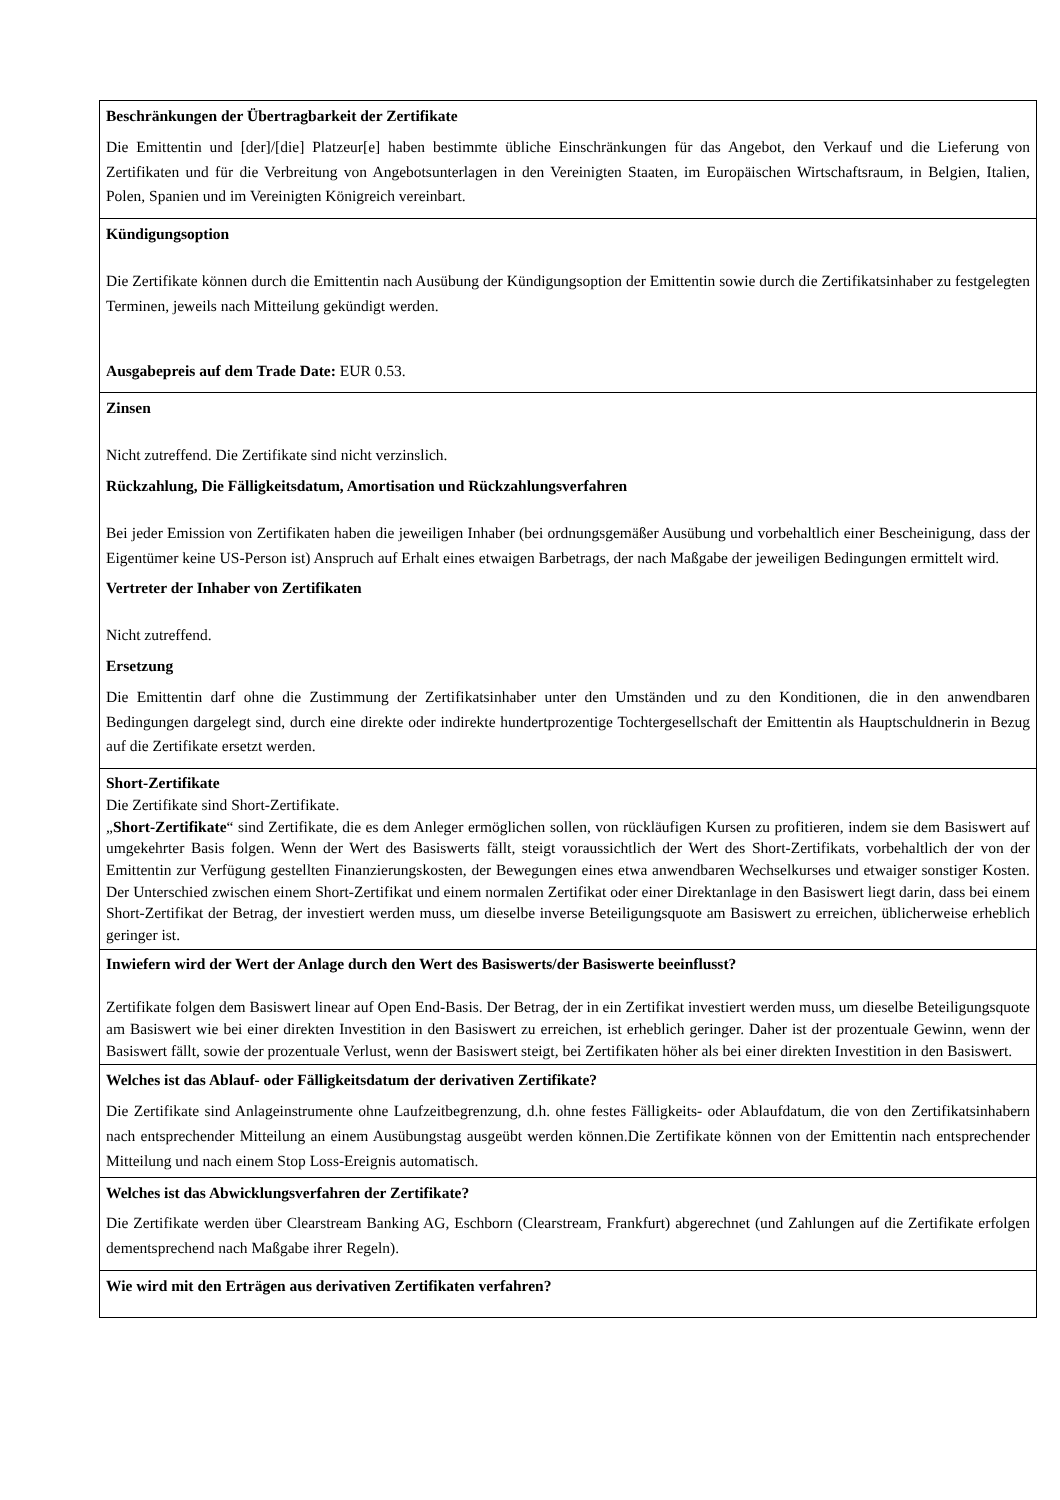| Beschränkungen der Übertragbarkeit der Zertifikate Die Emittentin und [der]/[die] Platzeur[e] haben bestimmte übliche Einschränkungen für das Angebot, den Verkauf und die Lieferung von Zertifikaten und für die Verbreitung von Angebotsunterlagen in den Vereinigten Staaten, im Europäischen Wirtschaftsraum, in Belgien, Italien, Polen, Spanien und im Vereinigten Königreich vereinbart. |
| Kündigungsoption Die Zertifikate können durch die Emittentin nach Ausübung der Kündigungsoption der Emittentin sowie durch die Zertifikatsinhaber zu festgelegten Terminen, jeweils nach Mitteilung gekündigt werden. Ausgabepreis auf dem Trade Date: EUR 0.53. |
| Zinsen Nicht zutreffend. Die Zertifikate sind nicht verzinslich. Rückzahlung, Die Fälligkeitsdatum, Amortisation und Rückzahlungsverfahren Bei jeder Emission von Zertifikaten haben die jeweiligen Inhaber (bei ordnungsgemäßer Ausübung und vorbehaltlich einer Bescheinigung, dass der Eigentümer keine US-Person ist) Anspruch auf Erhalt eines etwaigen Barbetrags, der nach Maßgabe der jeweiligen Bedingungen ermittelt wird. Vertreter der Inhaber von Zertifikaten Nicht zutreffend. Ersetzung Die Emittentin darf ohne die Zustimmung der Zertifikatsinhaber unter den Umständen und zu den Konditionen, die in den anwendbaren Bedingungen dargelegt sind, durch eine direkte oder indirekte hundertprozentige Tochtergesellschaft der Emittentin als Hauptschuldnerin in Bezug auf die Zertifikate ersetzt werden. |
| Short-Zertifikate Die Zertifikate sind Short-Zertifikate. „ Short-Zertifikate “ sind Zertifikate, die es dem Anleger ermöglichen sollen, von rückläufigen Kursen zu profitieren, indem sie dem Basiswert auf umgekehrter Basis folgen. Wenn der Wert des Basiswerts fällt, steigt voraussichtlich der Wert des Short-Zertifikats, vorbehaltlich der von der Emittentin zur Verfügung gestellten Finanzierungskosten, der Bewegungen eines etwa anwendbaren Wechselkurses und etwaiger sonstiger Kosten. Der Unterschied zwischen einem Short-Zertifikat und einem normalen Zertifikat oder einer Direktanlage in den Basiswert liegt darin, dass bei einem Short-Zertifikat der Betrag, der investiert werden muss, um dieselbe inverse Beteiligungsquote am Basiswert zu erreichen, üblicherweise erheblich geringer ist. |
| Inwiefern wird der Wert der Anlage durch den Wert des Basiswerts/der Basiswerte beeinflusst? Zertifikate folgen dem Basiswert linear auf Open End-Basis. Der Betrag, der in ein Zertifikat investiert werden muss, um dieselbe Beteiligungsquote am Basiswert wie bei einer direkten Investition in den Basiswert zu erreichen, ist erheblich geringer. Daher ist der prozentuale Gewinn, wenn der Basiswert fällt, sowie der prozentuale Verlust, wenn der Basiswert steigt, bei Zertifikaten höher als bei einer direkten Investition in den Basiswert. |
| Welches ist das Ablauf- oder Fälligkeitsdatum der derivativen Zertifikate? Die Zertifikate sind Anlageinstrumente ohne Laufzeitbegrenzung, d.h. ohne festes Fälligkeits- oder Ablaufdatum, die von den Zertifikatsinhabern nach entsprechender Mitteilung an einem Ausübungstag ausgeübt werden können.Die Zertifikate können von der Emittentin nach entsprechender Mitteilung und nach einem Stop Loss-Ereignis automatisch. |
| Welches ist das Abwicklungsverfahren der Zertifikate? Die Zertifikate werden über Clearstream Banking AG, Eschborn (Clearstream, Frankfurt) abgerechnet (und Zahlungen auf die Zertifikate erfolgen dementsprechend nach Maßgabe ihrer Regeln). |
| Wie wird mit den Erträgen aus derivativen Zertifikaten verfahren? |